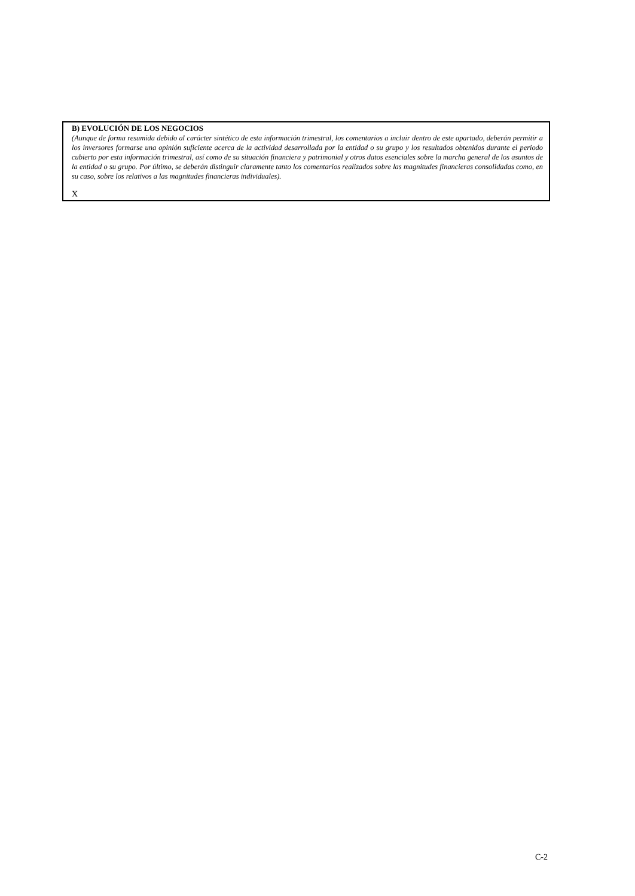B) EVOLUCIÓN DE LOS NEGOCIOS
(Aunque de forma resumida debido al carácter sintético de esta información trimestral, los comentarios a incluir dentro de este apartado, deberán permitir a los inversores formarse una opinión suficiente acerca de la actividad desarrollada por la entidad o su grupo y los resultados obtenidos durante el periodo cubierto por esta información trimestral, así como de su situación financiera y patrimonial y otros datos esenciales sobre la marcha general de los asuntos de la entidad o su grupo. Por último, se deberán distinguir claramente tanto los comentarios realizados sobre las magnitudes financieras consolidadas como, en su caso, sobre los relativos a las magnitudes financieras individuales).
X
C-2